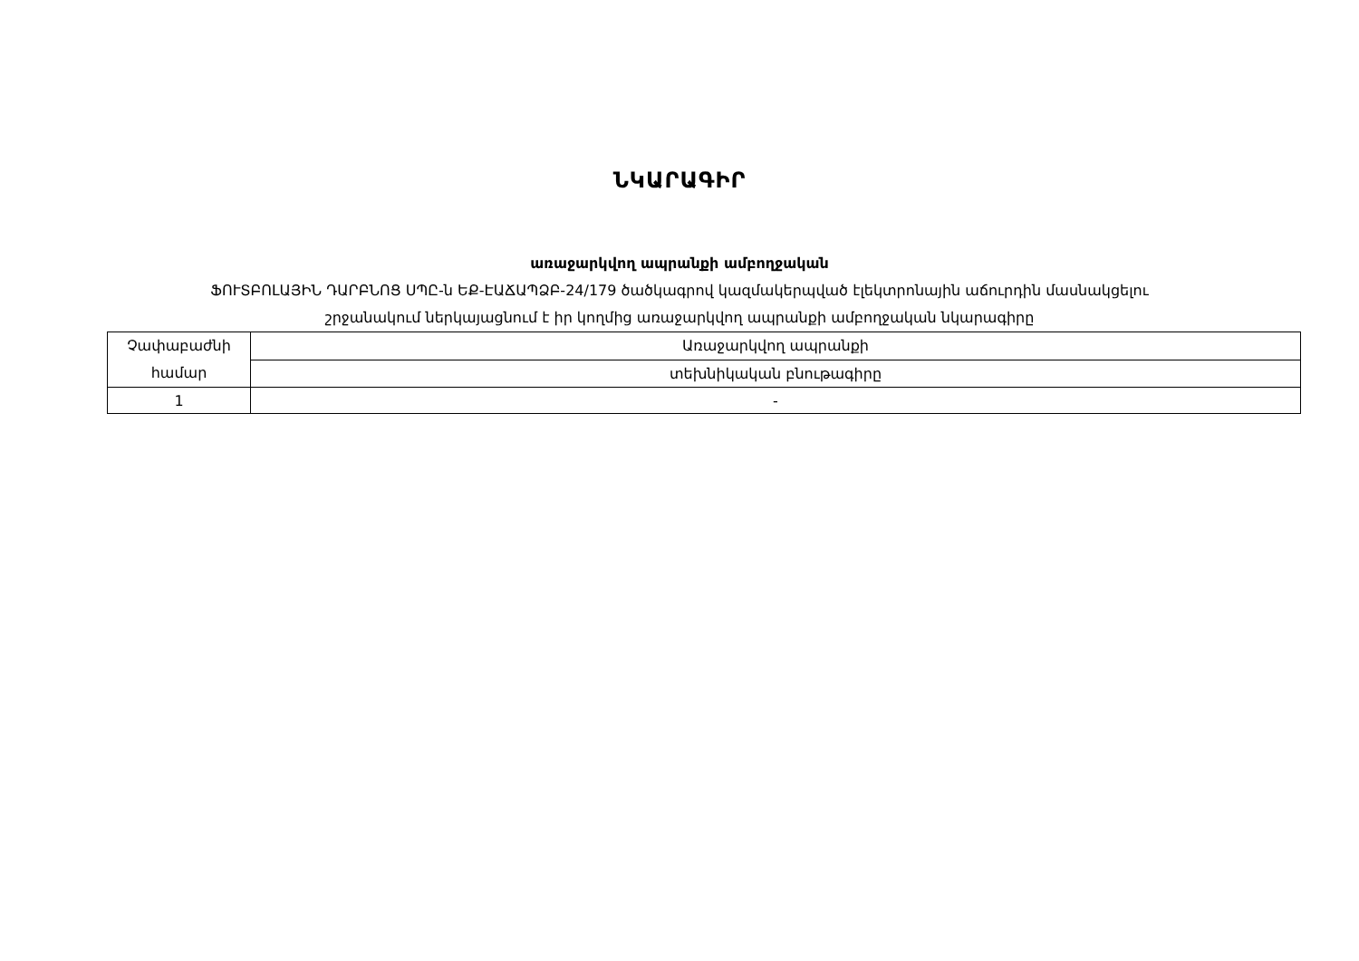ՆԿԱՐԱԳԻՐ
առաջարկվող ապրանքի ամբողջական
ՖՈՒՏԲՈԼԱՅԻՆ ԴԱՐԲՆՈՑ ՍՊԸ-ն ԵՔ-ԷԱՃԱՊՁԲ-24/179 ծածկագրով կազմակերպված էլեկտրոնային աճուրդին մասնակցելու
շրջանակում ներկայացնում է իր կողմից առաջարկվող ապրանքի ամբողջական նկարագիրը
| Չափաբաժնի համար | Առաջարկվող ապրանքի |
| --- | --- |
| | տեխնիկական բնութագիրը |
| 1 | - |